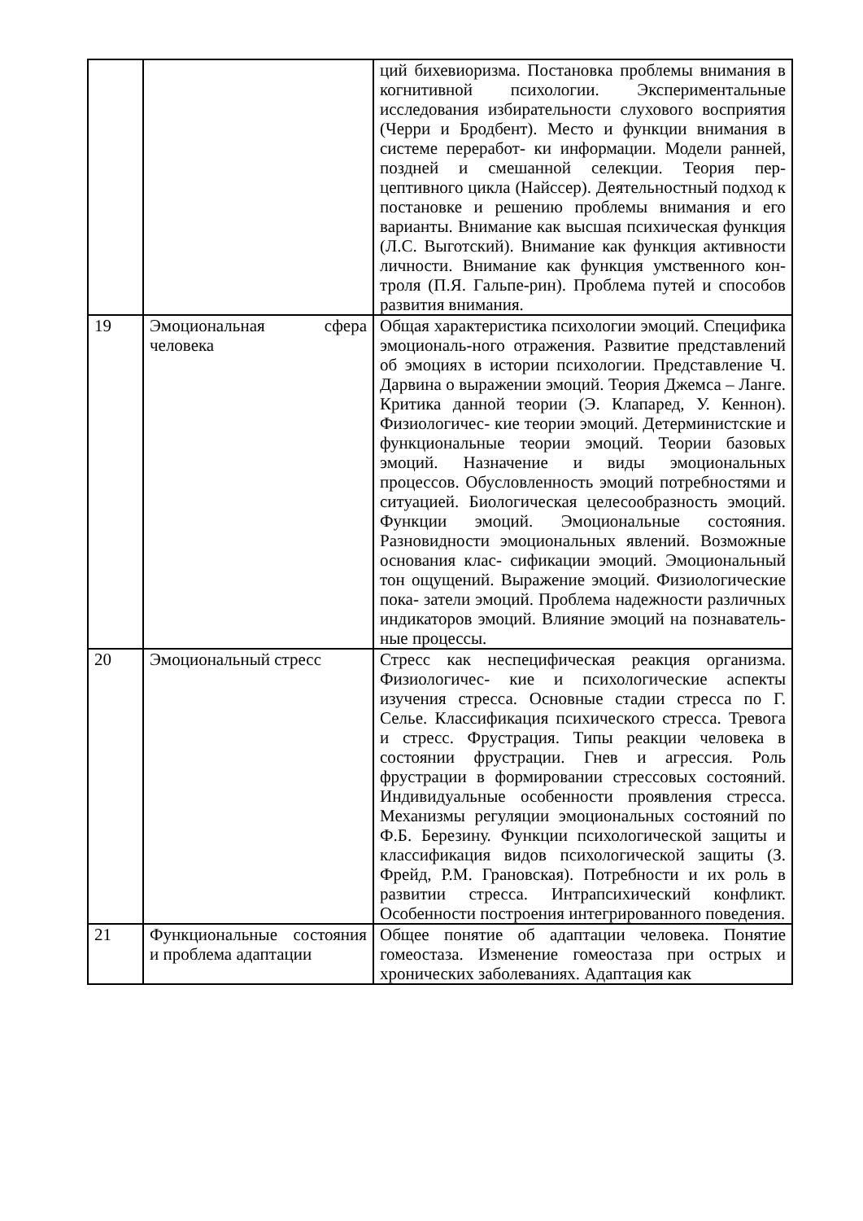| | | ций бихевиоризма. Постановка проблемы внимания в когнитивной психологии. Экспериментальные исследования избирательности слухового восприятия (Черри и Бродбент). Место и функции внимания в системе переработ- ки информации. Модели ранней, поздней и смешанной селекции. Теория пер-цептивного цикла (Найссер). Деятельностный подход к постановке и решению проблемы внимания и его варианты. Внимание как высшая психическая функция (Л.С. Выготский). Внимание как функция активности личности. Внимание как функция умственного кон- троля (П.Я. Гальпе-рин). Проблема путей и способов развития внимания. |
| 19 | Эмоциональная сфера человека | Общая характеристика психологии эмоций. Специфика эмоциональ-ного отражения. Развитие представлений об эмоциях в истории психологии. Представление Ч. Дарвина о выражении эмоций. Теория Джемса – Ланге. Критика данной теории (Э. Клапаред, У. Кеннон). Физиологичес- кие теории эмоций. Детерминистские и функциональные теории эмоций. Теории базовых эмоций. Назначение и виды эмоциональных процессов. Обусловленность эмоций потребностями и ситуацией. Биологическая целесообразность эмоций. Функции эмоций. Эмоциональные состояния. Разновидности эмоциональных явлений. Возможные основания клас- сификации эмоций. Эмоциональный тон ощущений. Выражение эмоций. Физиологические пока- затели эмоций. Проблема надежности различных индикаторов эмоций. Влияние эмоций на познаватель-ные процессы. |
| 20 | Эмоциональный стресс | Стресс как неспецифическая реакция организма. Физиологичес- кие и психологические аспекты изучения стресса. Основные стадии стресса по Г. Селье. Классификация психического стресса. Тревога и стресс. Фрустрация. Типы реакции человека в состоянии фрустрации. Гнев и агрессия. Роль фрустрации в формировании стрессовых состояний. Индивидуальные особенности проявления стресса. Механизмы регуляции эмоциональных состояний по Ф.Б. Березину. Функции психологической защиты и классификация видов психологической защиты (З. Фрейд, Р.М. Грановская). Потребности и их роль в развитии стресса. Интрапсихический конфликт. Особенности построения интегрированного поведения. |
| 21 | Функциональные состояния и проблема адаптации | Общее понятие об адаптации человека. Понятие гомеостаза. Изменение гомеостаза при острых и хронических заболеваниях. Адаптация как |